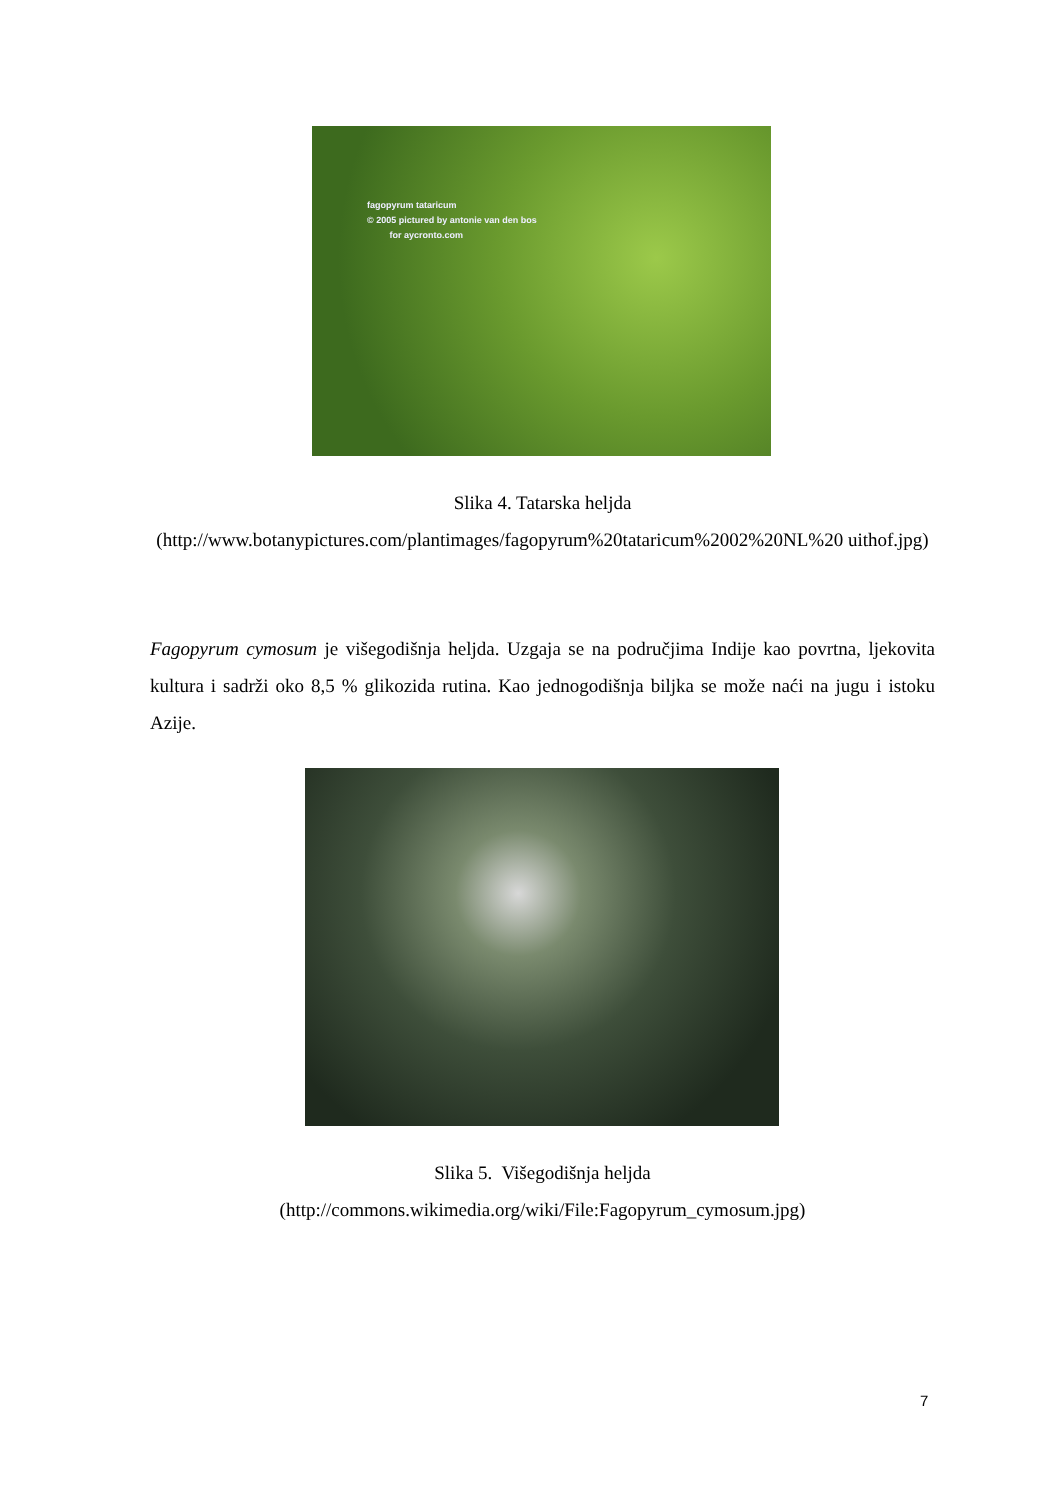fagopyrum tataricum
© 2005 pictured by antonie van den bos
for aycronto.com
Slika 4. Tatarska heljda
(http://www.botanypictures.com/plantimages/fagopyrum%20tataricum%2002%20NL%20 uithof.jpg)
Fagopyrum cymosum je višegodišnja heljda. Uzgaja se na područjima Indije kao povrtna, ljekovita kultura i sadrži oko 8,5 % glikozida rutina. Kao jednogodišnja biljka se može naći na jugu i istoku Azije.
Slika 5. Višegodišnja heljda
(http://commons.wikimedia.org/wiki/File:Fagopyrum_cymosum.jpg)
7